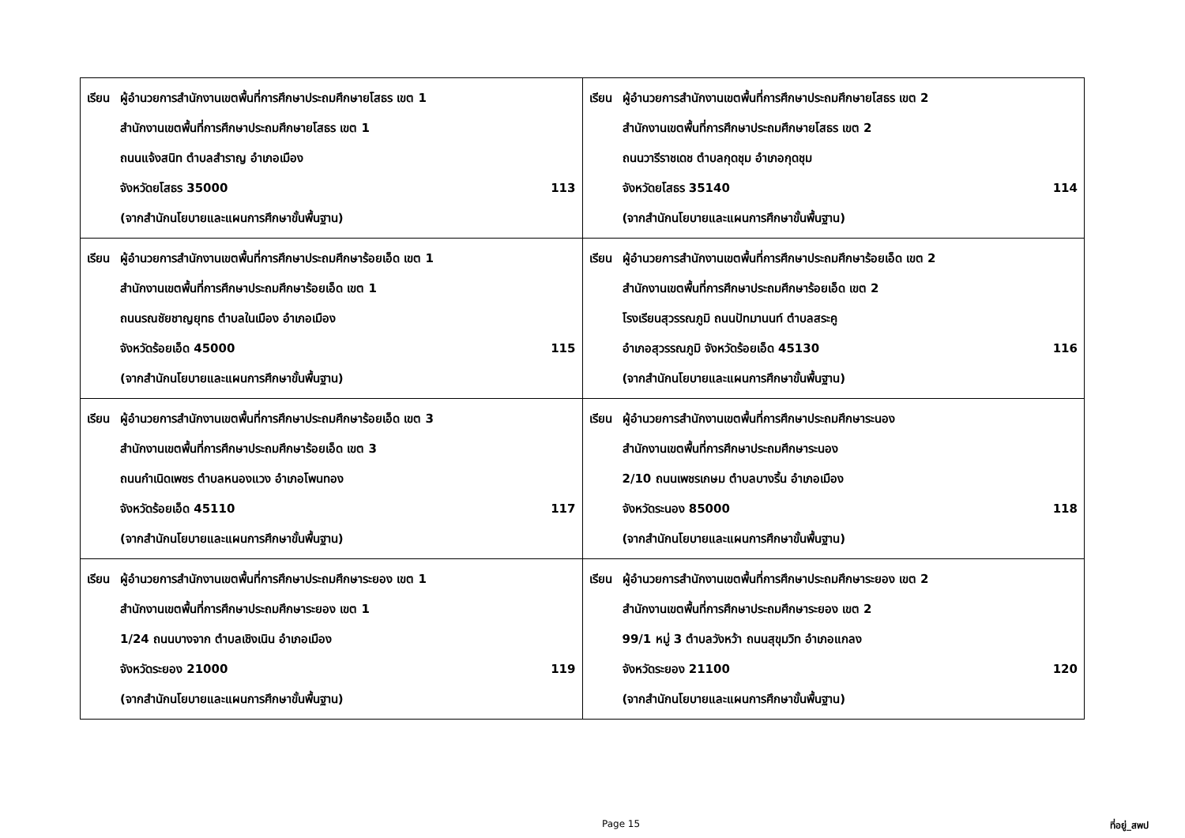| เรียน ผู้อำนวยการสำนักงานเขตพื้นที่การศึกษาประถมศึกษายโสธร เขต 1 สำนักงานเขตพื้นที่การศึกษาประถมศึกษายโสธร เขต 1 ถนนแจ้งสนิท ตำบลสำราญ อำเภอเมือง จังหวัดยโสธร 35000 113 (จากสำนักนโยบายและแผนการศึกษาขั้นพื้นฐาน) | เรียน ผู้อำนวยการสำนักงานเขตพื้นที่การศึกษาประถมศึกษายโสธร เขต 2 สำนักงานเขตพื้นที่การศึกษาประถมศึกษายโสธร เขต 2 ถนนวารีราชเดช ตำบลกุดชุม อำเภอกุดชุม จังหวัดยโสธร 35140 114 (จากสำนักนโยบายและแผนการศึกษาขั้นพื้นฐาน) |
| เรียน ผู้อำนวยการสำนักงานเขตพื้นที่การศึกษาประถมศึกษาร้อยเอ็ด เขต 1 สำนักงานเขตพื้นที่การศึกษาประถมศึกษาร้อยเอ็ด เขต 1 ถนนรณชัยชาญยุทธ ตำบลในเมือง อำเภอเมือง จังหวัดร้อยเอ็ด 45000 115 (จากสำนักนโยบายและแผนการศึกษาขั้นพื้นฐาน) | เรียน ผู้อำนวยการสำนักงานเขตพื้นที่การศึกษาประถมศึกษาร้อยเอ็ด เขต 2 สำนักงานเขตพื้นที่การศึกษาประถมศึกษาร้อยเอ็ด เขต 2 โรงเรียนสุวรรณภูมิ ถนนปัทมานนท์ ตำบลสระคู อำเภอสุวรรณภูมิ จังหวัดร้อยเอ็ด 45130 116 (จากสำนักนโยบายและแผนการศึกษาขั้นพื้นฐาน) |
| เรียน ผู้อำนวยการสำนักงานเขตพื้นที่การศึกษาประถมศึกษาร้อยเอ็ด เขต 3 สำนักงานเขตพื้นที่การศึกษาประถมศึกษาร้อยเอ็ด เขต 3 ถนนกำเนิดเพชร ตำบลหนองแวง อำเภอโพนทอง จังหวัดร้อยเอ็ด 45110 117 (จากสำนักนโยบายและแผนการศึกษาขั้นพื้นฐาน) | เรียน ผู้อำนวยการสำนักงานเขตพื้นที่การศึกษาประถมศึกษาระนอง สำนักงานเขตพื้นที่การศึกษาประถมศึกษาระนอง 2/10 ถนนเพชรเกษม ตำบลบางริ้น อำเภอเมือง จังหวัดระนอง 85000 118 (จากสำนักนโยบายและแผนการศึกษาขั้นพื้นฐาน) |
| เรียน ผู้อำนวยการสำนักงานเขตพื้นที่การศึกษาประถมศึกษาระยอง เขต 1 สำนักงานเขตพื้นที่การศึกษาประถมศึกษาระยอง เขต 1 1/24 ถนนบางจาก ตำบลเชิงเนิน อำเภอเมือง จังหวัดระยอง 21000 119 (จากสำนักนโยบายและแผนการศึกษาขั้นพื้นฐาน) | เรียน ผู้อำนวยการสำนักงานเขตพื้นที่การศึกษาประถมศึกษาระยอง เขต 2 สำนักงานเขตพื้นที่การศึกษาประถมศึกษาระยอง เขต 2 99/1 หมู่ 3 ตำบลวังหว้า ถนนสุขุมวิท อำเภอแกลง จังหวัดระยอง 21100 120 (จากสำนักนโยบายและแผนการศึกษาขั้นพื้นฐาน) |
Page 15 ที่อยู่_สพป